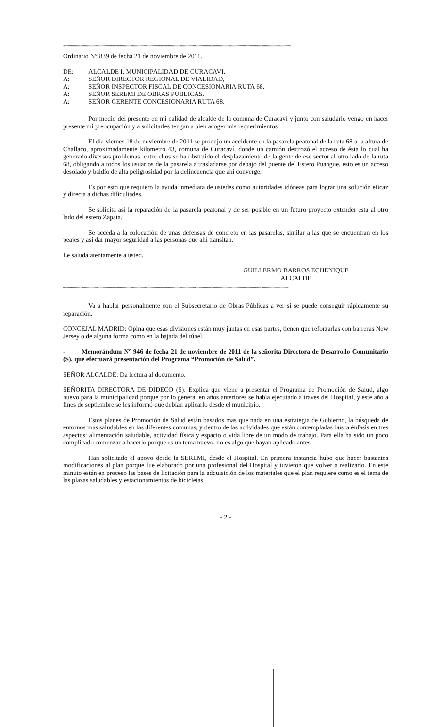“”””””””””””””””””””””””””””””””””””””””””””””””””””””””””””””””””””””””””””””””””””””””””””””””””””””””””””””””””””””””””””””””””””””””””””””””””””””””””””””””””””””””””””””””””””””””””””””””””””””””””””””””””””””””””””””
Ordinario N° 839 de fecha 21 de noviembre de 2011.
DE: ALCALDE I. MUNICIPALIDAD DE CURACAVI.
A: SEÑOR DIRECTOR REGIONAL DE VIALIDAD,
A: SEÑOR INSPECTOR FISCAL DE CONCESIONARIA RUTA 68.
A: SEÑOR SEREMI DE OBRAS PUBLICAS.
A: SEÑOR GERENTE CONCESIONARIA RUTA 68.
Por medio del presente en mi calidad de alcalde de la comuna de Curacaví y junto con saludarlo vengo en hacer presente mi preocupación y a solicitarles tengan a bien acoger mis requerimientos.
El día viernes 18 de noviembre de 2011 se produjo un accidente en la pasarela peatonal de la ruta 68 a la altura de Challaco, aproximadamente kilometro 43, comuna de Curacaví, donde un camión destrozó el acceso de ésta lo cual ha generado diversos problemas, entre ellos se ha obstruido el desplazamiento de la gente de ese sector al otro lado de la ruta 68, obligando a todos los usuarios de la pasarela a trasladarse por debajo del puente del Estero Puangue, esto es un acceso desolado y baldío de alta peligrosidad por la delincuencia que ahí converge.
Es por esto que requiero la ayuda inmediata de ustedes como autoridades idóneas para lograr una solución eficaz y directa a dichas dificultades.
Se solicita así la reparación de la pasarela peatonal y de ser posible en un futuro proyecto extender esta al otro lado del estero Zapata.
Se acceda a la colocación de unas defensas de concreto en las pasarelas, similar a las que se encuentran en los peajes y así dar mayor seguridad a las personas que ahí transitan.
Le saluda atentamente a usted.
GUILLERMO BARROS ECHENIQUE
ALCALDE
“”””””””””””””””””””””””””””””””””””””””””””””””””””””””””””””””””””””””””””””””””””””””””””””””””””””””””””””””””””””””””””””””””””””””””””””””””””””””””””””””””””””””””””””””””””””””””””””””””””””””””””””””””””””””””””
Va a hablar personalmente con el Subsecretario de Obras Públicas a ver si se puede conseguir rápidamente su reparación.
CONCEJAL MADRID: Opina que esas divisiones están muy juntas en esas partes, tienen que reforzarlas con barreras New Jersey o de alguna forma como en la bajada del túnel.
- Memorándum N° 946 de fecha 21 de noviembre de 2011 de la señorita Directora de Desarrollo Comunitario (S), que efectuará presentación del Programa “Promoción de Salud”.
SEÑOR ALCALDE: Da lectura al documento.
SEÑORITA DIRECTORA DE DIDECO (S): Explica que viene a presentar el Programa de Promoción de Salud, algo nuevo para la municipalidad porque por lo general en años anteriores se había ejecutado a través del Hospital, y este año a fines de septiembre se les informó que debían aplicarlo desde el municipio.
Estos planes de Promoción de Salud están basados mas que nada en una estrategia de Gobierno, la búsqueda de entornos mas saludables en las diferentes comunas, y dentro de las actividades que están contempladas busca énfasis en tres aspectos: alimentación saludable, actividad física y espacio o vida libre de un modo de trabajo. Para ella ha sido un poco complicado comenzar a hacerlo porque es un tema nuevo, no es algo que hayan aplicado antes.
Han solicitado el apoyo desde la SEREMI, desde el Hospital. En primera instancia hubo que hacer bastantes modificaciones al plan porque fue elaborado por una profesional del Hospital y tuvieron que volver a realizarlo. En este minuto están en proceso las bases de licitación para la adquisición de los materiales que el plan requiere como es el tema de las plazas saludables y estacionamientos de bicicletas.
- 2 -